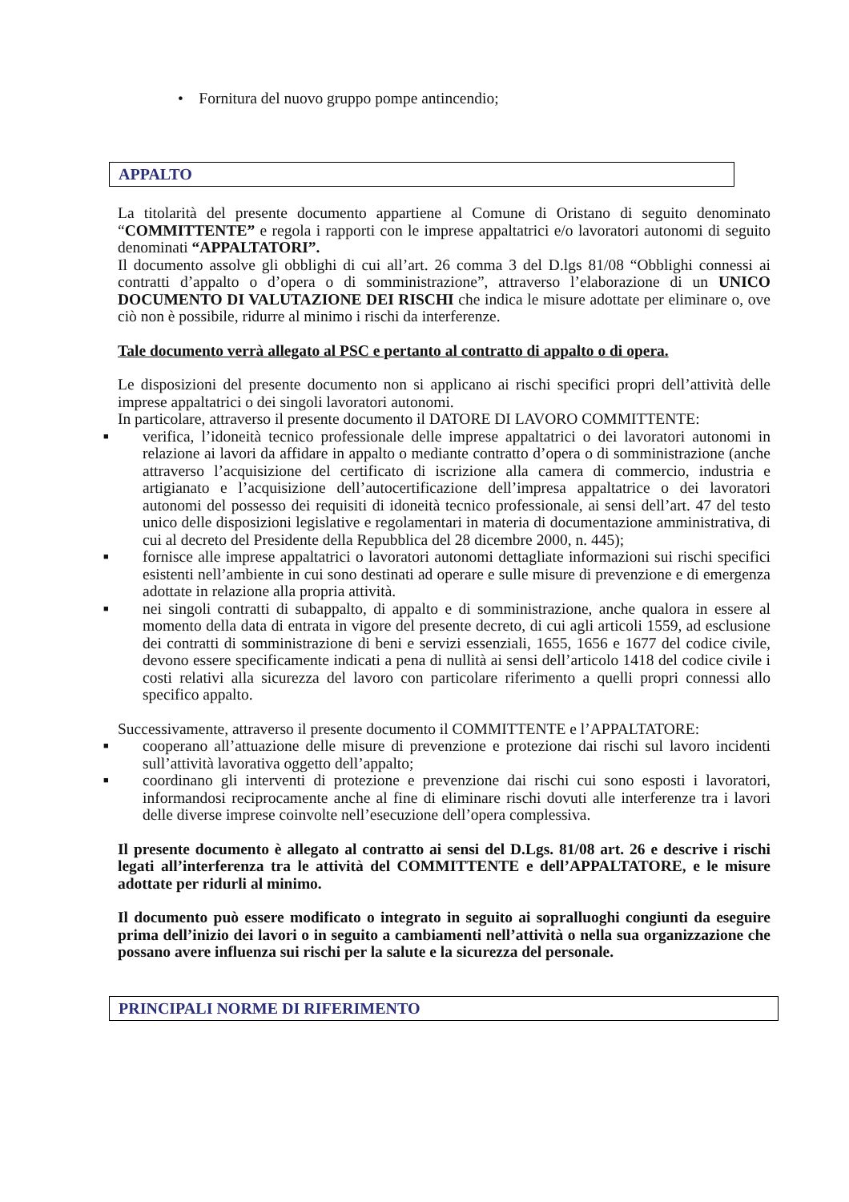• Fornitura del nuovo gruppo pompe antincendio;
APPALTO
La titolarità del presente documento appartiene al Comune di Oristano di seguito denominato “COMMITTENTE” e regola i rapporti con le imprese appaltatrici e/o lavoratori autonomi di seguito denominati “APPALTATORI”.
Il documento assolve gli obblighi di cui all’art. 26 comma 3 del D.lgs 81/08 “Obblighi connessi ai contratti d’appalto o d’opera o di somministrazione”, attraverso l’elaborazione di un UNICO DOCUMENTO DI VALUTAZIONE DEI RISCHI che indica le misure adottate per eliminare o, ove ciò non è possibile, ridurre al minimo i rischi da interferenze.
Tale documento verrà allegato al PSC e pertanto al contratto di appalto o di opera.
Le disposizioni del presente documento non si applicano ai rischi specifici propri dell’attività delle imprese appaltatrici o dei singoli lavoratori autonomi.
In particolare, attraverso il presente documento il DATORE DI LAVORO COMMITTENTE:
■ verifica, l’idoneità tecnico professionale delle imprese appaltatrici o dei lavoratori autonomi in relazione ai lavori da affidare in appalto o mediante contratto d’opera o di somministrazione (anche attraverso l’acquisizione del certificato di iscrizione alla camera di commercio, industria e artigianato e l’acquisizione dell’autocertificazione dell’impresa appaltatrice o dei lavoratori autonomi del possesso dei requisiti di idoneità tecnico professionale, ai sensi dell’art. 47 del testo unico delle disposizioni legislative e regolamentari in materia di documentazione amministrativa, di cui al decreto del Presidente della Repubblica del 28 dicembre 2000, n. 445);
■ fornisce alle imprese appaltatrici o lavoratori autonomi dettagliate informazioni sui rischi specifici esistenti nell’ambiente in cui sono destinati ad operare e sulle misure di prevenzione e di emergenza adottate in relazione alla propria attività.
■ nei singoli contratti di subappalto, di appalto e di somministrazione, anche qualora in essere al momento della data di entrata in vigore del presente decreto, di cui agli articoli 1559, ad esclusione dei contratti di somministrazione di beni e servizi essenziali, 1655, 1656 e 1677 del codice civile, devono essere specificamente indicati a pena di nullità ai sensi dell’articolo 1418 del codice civile i costi relativi alla sicurezza del lavoro con particolare riferimento a quelli propri connessi allo specifico appalto.
Successivamente, attraverso il presente documento il COMMITTENTE e l’APPALTATORE:
■ cooperano all’attuazione delle misure di prevenzione e protezione dai rischi sul lavoro incidenti sull’attività lavorativa oggetto dell’appalto;
■ coordinano gli interventi di protezione e prevenzione dai rischi cui sono esposti i lavoratori, informandosi reciprocamente anche al fine di eliminare rischi dovuti alle interferenze tra i lavori delle diverse imprese coinvolte nell’esecuzione dell’opera complessiva.
Il presente documento è allegato al contratto ai sensi del D.Lgs. 81/08 art. 26 e descrive i rischi legati all’interferenza tra le attività del COMMITTENTE e dell’APPALTATORE, e le misure adottate per ridurli al minimo.
Il documento può essere modificato o integrato in seguito ai sopralluoghi congiunti da eseguire prima dell’inizio dei lavori o in seguito a cambiamenti nell’attività o nella sua organizzazione che possano avere influenza sui rischi per la salute e la sicurezza del personale.
PRINCIPALI NORME DI RIFERIMENTO